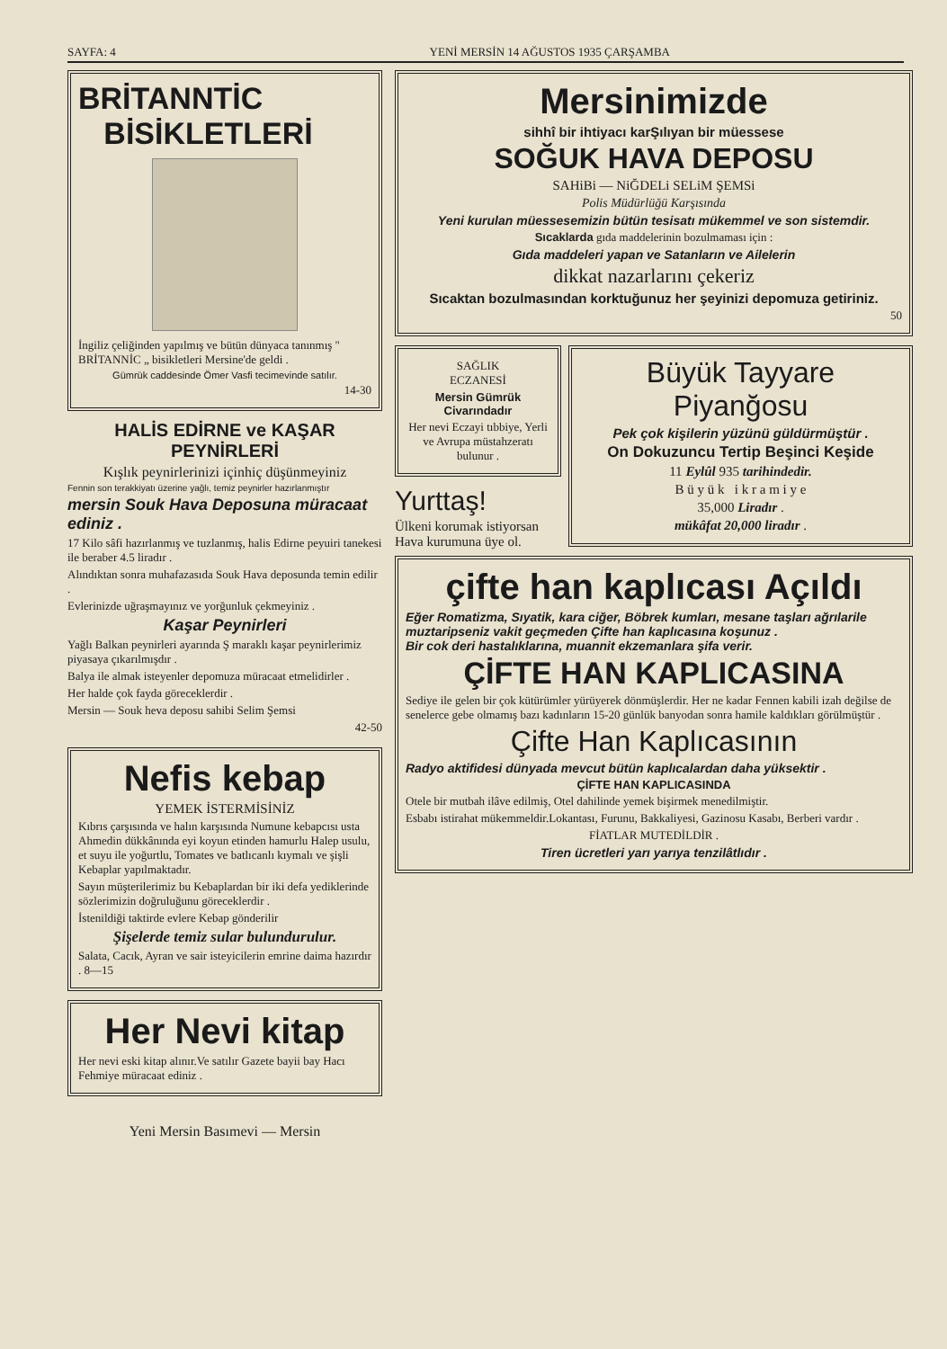SAYFA: 4 YENİ MERSİN 14 AĞUSTOS 1935 ÇARŞAMBA
BRİTANNTİC
BİSİKLETLERİ
İngiliz çeliğinden yapılmış ve bütün dünyaca tanınmış " BRİTANNİC „ bisikletleri Mersine'de geldi .
Gümrük caddesinde Ömer Vasfi tecimevinde satılır.
14-30
HALİS EDİRNE ve KAŞAR PEYNİRLERİ
Kışlık peynirlerinizi içinhiç düşünmeyiniz
Fennin son terakkiyatı üzerine yağlı, temiz peynirler hazırlanmıştır
mersin Souk Hava Deposuna müracaat ediniz .
17 Kilo sâfi hazırlanmış ve tuzlanmış, halis Edirne peyuiri tanekesi ile beraber 4.5 liradır .
Alındıktan sonra muhafazasıda Souk Hava deposunda temin edilir .
Evlerinizde uğraşmayınız ve yorğunluk çekmeyiniz .
Kaşar Peynirleri
Yağlı Balkan peynirleri ayarında Ş maraklı kaşar peynirlerimiz piyasaya çıkarılmışdır .
Balya ile almak isteyenler depomuza müracaat etmelidirler .
Her halde çok fayda göreceklerdir .
Mersin — Souk heva deposu sahibi Selim Şemsi
42-50
Nefis kebap
YEMEK İSTERMİSİNİZ
Kıbrıs çarşısında ve halın karşısında Numune kebapcısı usta Ahmedin dükkânında eyi koyun etinden hamurlu Halep usulu, et suyu ile yoğurtlu, Tomates ve batlıcanlı kıymalı ve şişli Kebaplar yapılmaktadır.
Sayın müşterilerimiz bu Kebaplardan bir iki defa yediklerinde sözlerimizin doğruluğunu göreceklerdir .
İstenildiği taktirde evlere Kebap gönderilir
Şişelerde temiz sular bulundurulur.
Salata, Cacık, Ayran ve sair isteyicilerin emrine daima hazırdır . 8—15
Her Nevi kitap
Her nevi eski kitap alınır.Ve satılır Gazete bayii bay Hacı Fehmiye müracaat ediniz .
Yeni Mersin Basımevi — Mersin
Mersinimizde
sihhî bir ihtiyacı karŞılıyan bir müessese
SOĞUK HAVA DEPOSU
SAHiBi — NiĞDELi SELiM ŞEMSi
Polis Müdürlüğü Karşısında
Yeni kurulan müessesemizin bütün tesisatı mükemmel ve son sistemdir.
Sıcaklarda gıda maddelerinin bozulmaması için :
Gıda maddeleri yapan ve Satanların ve Ailelerin
dikkat nazarlarını çekeriz
Sıcaktan bozulmasından korktuğunuz her şeyinizi depomuza getiriniz.
50
SAĞLIK
ECZANESİ
Mersin Gümrük Civarındadır
Her nevi Eczayi tıbbiye, Yerli ve Avrupa müstahzeratı bulunur .
Yurttaş!
Ülkeni korumak istiyorsan Hava kurumuna üye ol.
Büyük Tayyare
Piyanğosu
Pek çok kişilerin yüzünü güldürmüştür .
On Dokuzuncu Tertip Beşinci Keşide
11 Eylûl 935 tarihindedir.
B ü y ü k i k r a m i y e
35,000 Liradır .
mükâfat 20,000 liradır .
çifte han kaplıcası Açıldı
Eğer Romatizma, Sıyatik, kara ciğer, Böbrek kumları, mesane taşları ağrılarile muztaripseniz vakit geçmeden Çifte han kaplıcasına koşunuz .
Bir cok deri hastalıklarına, muannit ekzemanlara şifa verir.
ÇİFTE HAN KAPLICASINA
Sediye ile gelen bir çok kütürümler yürüyerek dönmüşlerdir. Her ne kadar Fennen kabili izah değilse de senelerce gebe olmamış bazı kadınların 15-20 günlük banyodan sonra hamile kaldıkları görülmüştür .
Çifte Han Kaplıcasının
Radyo aktifidesi dünyada mevcut bütün kaplıcalardan daha yüksektir .
ÇİFTE HAN KAPLICASINDA
Otele bir mutbah ilâve edilmiş, Otel dahilinde yemek bişirmek menedilmiştir.
Esbabı istirahat mükemmeldir.Lokantası, Furunu, Bakkaliyesi, Gazinosu Kasabı, Berberi vardır .
FİATLAR MUTEDİLDİR .
Tiren ücretleri yarı yarıya tenzilâtlıdır .